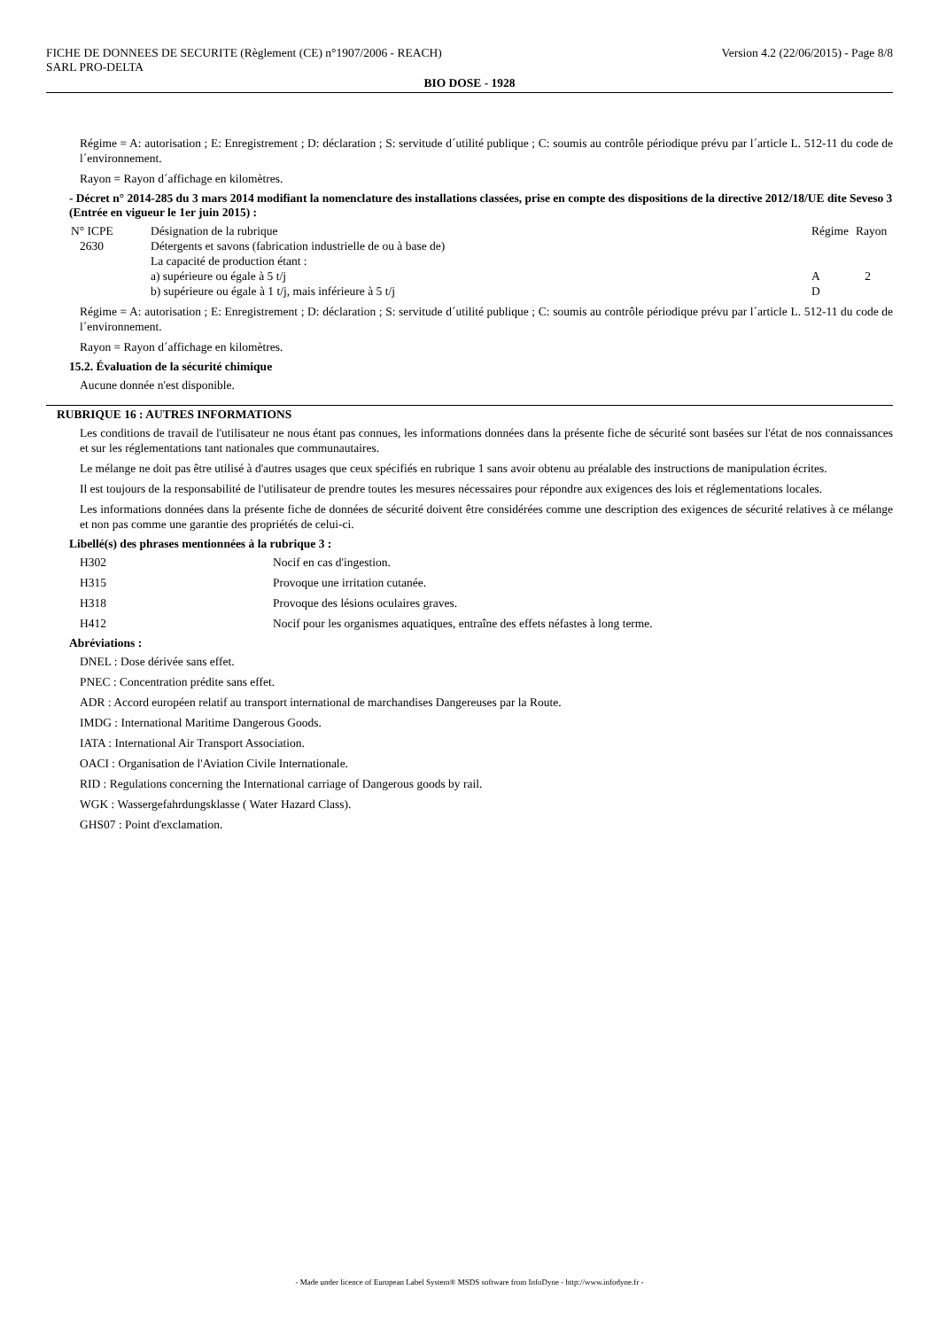FICHE DE DONNEES DE SECURITE (Règlement (CE) n°1907/2006 - REACH)
SARL PRO-DELTA Version 4.2 (22/06/2015) - Page 8/8
BIO DOSE - 1928
Régime = A: autorisation ; E: Enregistrement ; D: déclaration ; S: servitude d´utilité publique ; C: soumis au contrôle périodique prévu par l´article L. 512-11 du code de l´environnement.
Rayon = Rayon d´affichage en kilomètres.
- Décret n° 2014-285 du 3 mars 2014 modifiant la nomenclature des installations classées, prise en compte des dispositions de la directive 2012/18/UE dite Seveso 3 (Entrée en vigueur le 1er juin 2015) :
| N° ICPE | Désignation de la rubrique | Régime | Rayon |
| 2630 | Détergents et savons (fabrication industrielle de ou à base de) La capacité de production étant : a) supérieure ou égale à 5 t/j b) supérieure ou égale à 1 t/j, mais inférieure à 5 t/j | A D | 2 |
Régime = A: autorisation ; E: Enregistrement ; D: déclaration ; S: servitude d´utilité publique ; C: soumis au contrôle périodique prévu par l´article L. 512-11 du code de l´environnement.
Rayon = Rayon d´affichage en kilomètres.
15.2. Évaluation de la sécurité chimique
Aucune donnée n'est disponible.
RUBRIQUE 16 : AUTRES INFORMATIONS
Les conditions de travail de l'utilisateur ne nous étant pas connues, les informations données dans la présente fiche de sécurité sont basées sur l'état de nos connaissances et sur les réglementations tant nationales que communautaires.
Le mélange ne doit pas être utilisé à d'autres usages que ceux spécifiés en rubrique 1 sans avoir obtenu au préalable des instructions de manipulation écrites.
Il est toujours de la responsabilité de l'utilisateur de prendre toutes les mesures nécessaires pour répondre aux exigences des lois et réglementations locales.
Les informations données dans la présente fiche de données de sécurité doivent être considérées comme une description des exigences de sécurité relatives à ce mélange et non pas comme une garantie des propriétés de celui-ci.
Libellé(s) des phrases mentionnées à la rubrique 3 :
| H302 | Nocif en cas d'ingestion. |
| H315 | Provoque une irritation cutanée. |
| H318 | Provoque des lésions oculaires graves. |
| H412 | Nocif pour les organismes aquatiques, entraîne des effets néfastes à long terme. |
Abréviations :
DNEL : Dose dérivée sans effet.
PNEC : Concentration prédite sans effet.
ADR : Accord européen relatif au transport international de marchandises Dangereuses par la Route.
IMDG : International Maritime Dangerous Goods.
IATA : International Air Transport Association.
OACI : Organisation de l'Aviation Civile Internationale.
RID : Regulations concerning the International carriage of Dangerous goods by rail.
WGK : Wassergefahrdungsklasse ( Water Hazard Class).
GHS07 : Point d'exclamation.
- Made under licence of European Label System® MSDS software from InfoDyne - http://www.infodyne.fr -